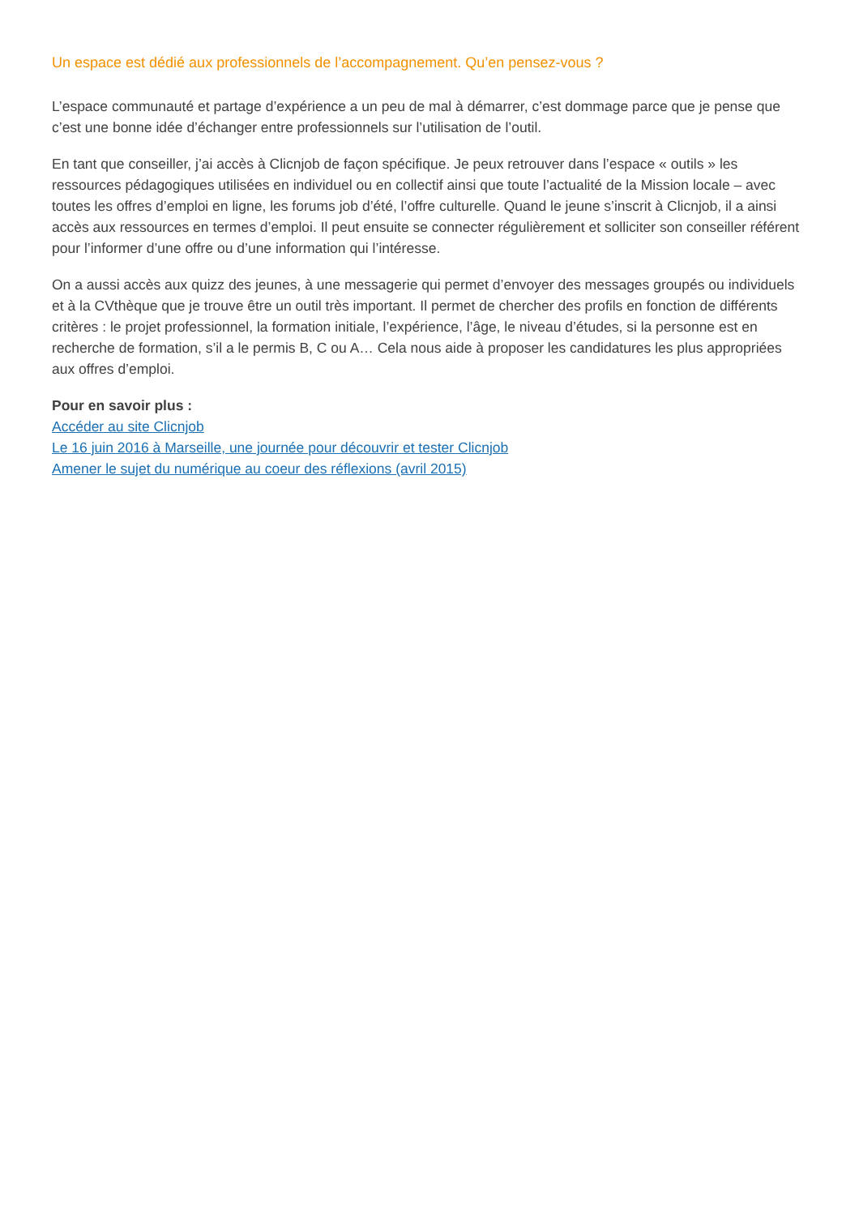Un espace est dédié aux professionnels de l’accompagnement. Qu’en pensez-vous ?
L’espace communauté et partage d’expérience a un peu de mal à démarrer, c’est dommage parce que je pense que c’est une bonne idée d’échanger entre professionnels sur l’utilisation de l’outil.
En tant que conseiller, j’ai accès à Clicnjob de façon spécifique. Je peux retrouver dans l’espace « outils » les ressources pédagogiques utilisées en individuel ou en collectif ainsi que toute l’actualité de la Mission locale – avec toutes les offres d’emploi en ligne, les forums job d’été, l’offre culturelle. Quand le jeune s’inscrit à Clicnjob, il a ainsi accès aux ressources en termes d’emploi. Il peut ensuite se connecter régulièrement et solliciter son conseiller référent pour l’informer d’une offre ou d’une information qui l’intéresse.
On a aussi accès aux quizz des jeunes, à une messagerie qui permet d’envoyer des messages groupés ou individuels et à la CVthèque que je trouve être un outil très important. Il permet de chercher des profils en fonction de différents critères : le projet professionnel, la formation initiale, l’expérience, l’âge, le niveau d’études, si la personne est en recherche de formation, s’il a le permis B, C ou A… Cela nous aide à proposer les candidatures les plus appropriées aux offres d’emploi.
Pour en savoir plus :
Accéder au site Clicnjob
Le 16 juin 2016 à Marseille, une journée pour découvrir et tester Clicnjob
Amener le sujet du numérique au coeur des réflexions (avril 2015)